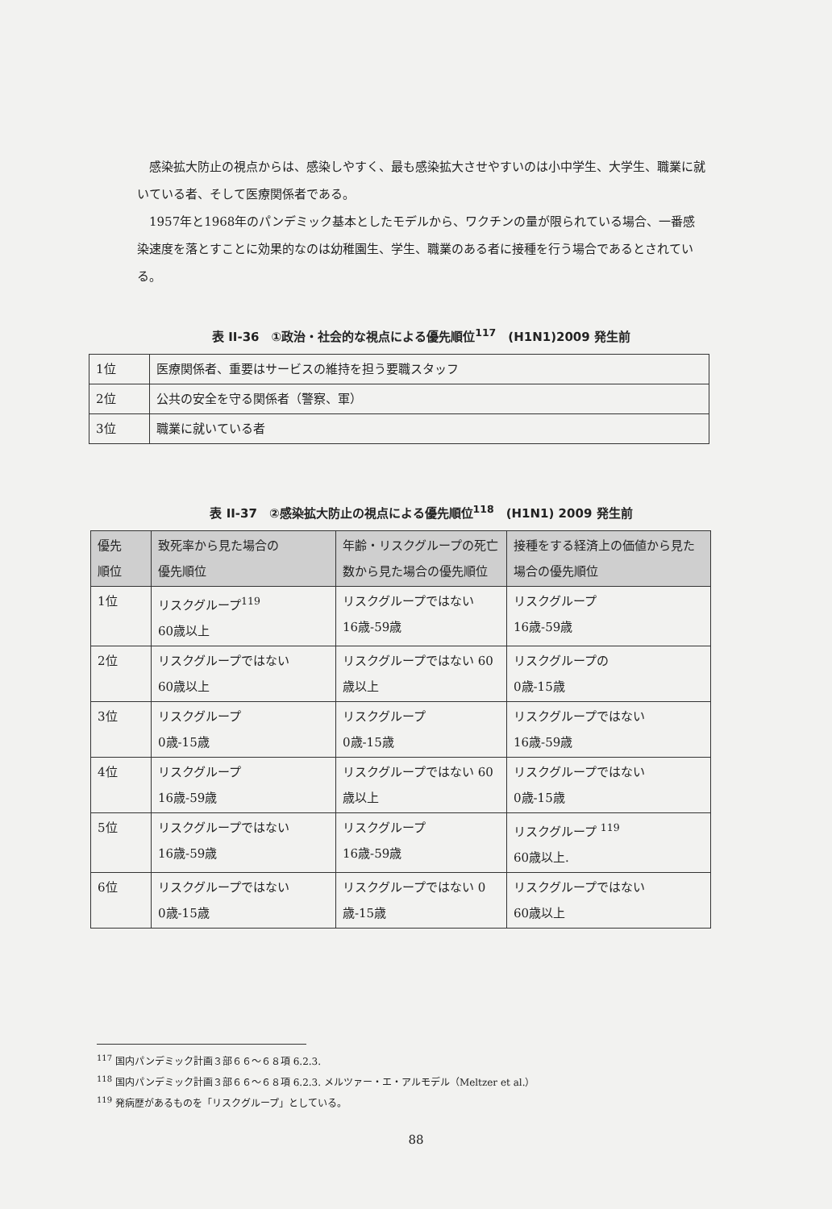感染拡大防止の視点からは、感染しやすく、最も感染拡大させやすいのは小中学生、大学生、職業に就いている者、そして医療関係者である。
1957年と1968年のパンデミック基本としたモデルから、ワクチンの量が限られている場合、一番感染速度を落とすことに効果的なのは幼稚園生、学生、職業のある者に接種を行う場合であるとされている。
表 II-36　①政治・社会的な視点による優先順位<sup>117</sup>　(H1N1)2009 発生前
| 1位 | 医療関係者、重要はサービスの維持を担う要職スタッフ |
| 2位 | 公共の安全を守る関係者（警察、軍） |
| 3位 | 職業に就いている者 |
表 II-37　②感染拡大防止の視点による優先順位<sup>118</sup>　(H1N1) 2009 発生前
| 優先 順位 | 致死率から見た場合の 優先順位 | 年齢・リスクグループの死亡数から見た場合の優先順位 | 接種をする経済上の価値から見た場合の優先順位 |
| --- | --- | --- | --- |
| 1位 | リスクグループ<sup>119</sup> 60歳以上 | リスクグループではない 16歳-59歳 | リスクグループ 16歳-59歳 |
| 2位 | リスクグループではない 60歳以上 | リスクグループではない 60歳以上 | リスクグループの 0歳-15歳 |
| 3位 | リスクグループ 0歳-15歳 | リスクグループ 0歳-15歳 | リスクグループではない 16歳-59歳 |
| 4位 | リスクグループ 16歳-59歳 | リスクグループではない 60歳以上 | リスクグループではない 0歳-15歳 |
| 5位 | リスクグループではない 16歳-59歳 | リスクグループ 16歳-59歳 | リスクグループ <sup>119</sup> 60歳以上. |
| 6位 | リスクグループではない 0歳-15歳 | リスクグループではない 0歳-15歳 | リスクグループではない 60歳以上 |
<sup>117</sup> 国内パンデミック計画３部６６～６８項 6.2.3.
<sup>118</sup> 国内パンデミック計画３部６６～６８項 6.2.3. メルツァー・エ・アルモデル（Meltzer et al.）
<sup>119</sup> 発病歴があるものを「リスクグループ」としている。
88